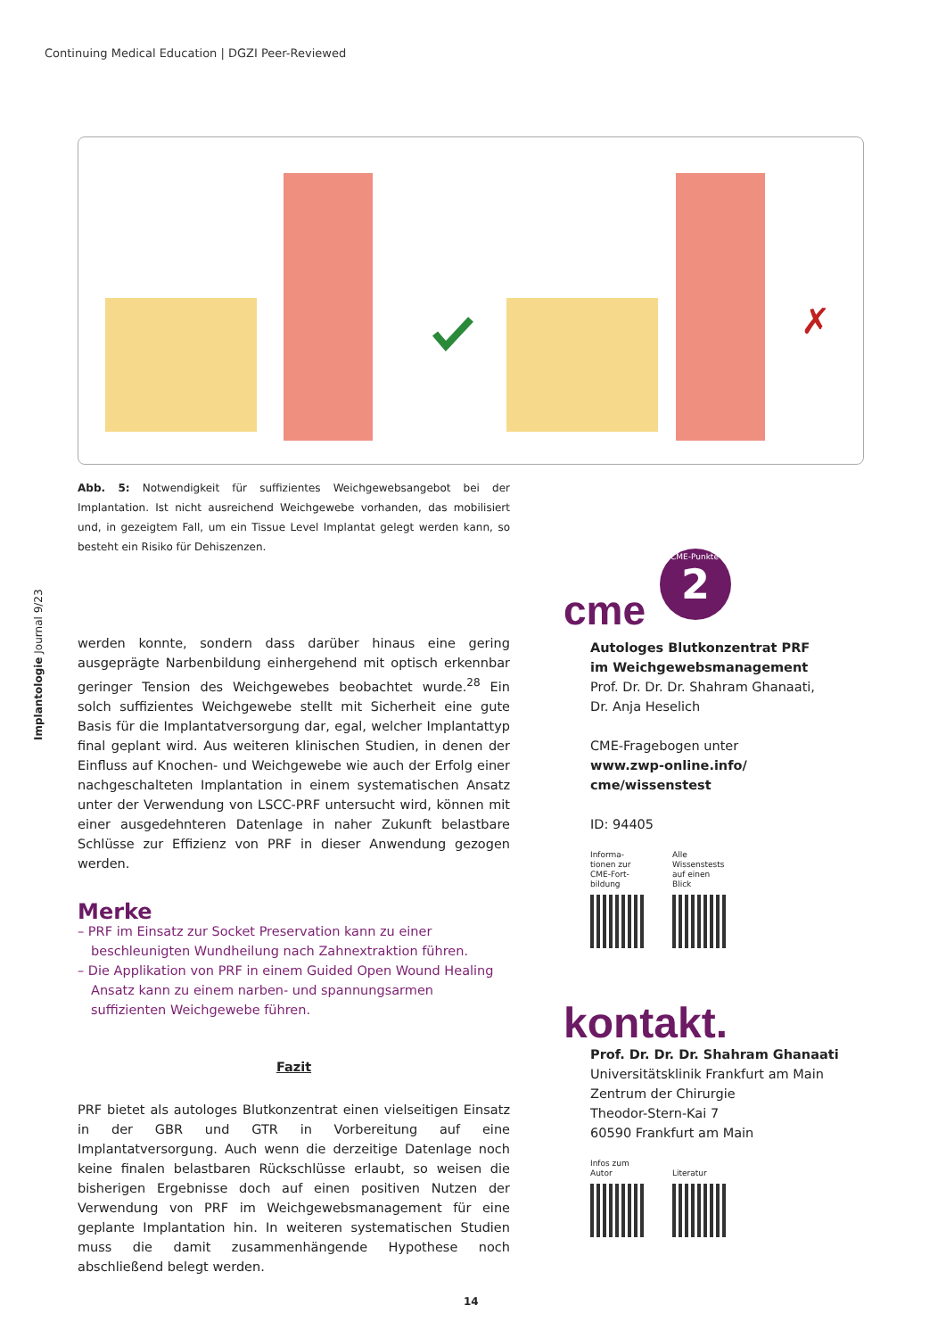Continuing Medical Education | DGZI Peer-Reviewed
Implantologie Journal 9/23
✗
Abb. 5: Notwendigkeit für suffizientes Weichgewebsangebot bei der Implantation. Ist nicht ausreichend Weichgewebe vorhanden, das mobilisiert und, in gezeigtem Fall, um ein Tissue Level Implantat gelegt werden kann, so besteht ein Risiko für Dehiszenzen.
werden konnte, sondern dass darüber hinaus eine gering ausgeprägte Narbenbildung einhergehend mit optisch erkennbar geringer Tension des Weichgewebes beobachtet wurde.<sup>28</sup> Ein solch suffizientes Weichgewebe stellt mit Sicherheit eine gute Basis für die Implantatversorgung dar, egal, welcher Implantattyp final geplant wird. Aus weiteren klinischen Studien, in denen der Einfluss auf Knochen- und Weichgewebe wie auch der Erfolg einer nachgeschalteten Implantation in einem systematischen Ansatz unter der Verwendung von LSCC-PRF untersucht wird, können mit einer ausgedehnteren Datenlage in naher Zukunft belastbare Schlüsse zur Effizienz von PRF in dieser Anwendung gezogen werden.
Merke
– PRF im Einsatz zur Socket Preservation kann zu einer beschleunigten Wundheilung nach Zahnextraktion führen.
– Die Applikation von PRF in einem Guided Open Wound Healing Ansatz kann zu einem narben- und spannungsarmen suffizienten Weichgewebe führen.
Fazit
PRF bietet als autologes Blutkonzentrat einen vielseitigen Einsatz in der GBR und GTR in Vorbereitung auf eine Implantatversorgung. Auch wenn die derzeitige Datenlage noch keine finalen belastbaren Rückschlüsse erlaubt, so weisen die bisherigen Ergebnisse doch auf einen positiven Nutzen der Verwendung von PRF im Weichgewebsmanagement für eine geplante Implantation hin. In weiteren systematischen Studien muss die damit zusammenhängende Hypothese noch abschließend belegt werden.
2
cme
CME-Punkte
Autologes Blutkonzentrat PRF
im Weichgewebsmanagement
Prof. Dr. Dr. Dr. Shahram Ghanaati,
Dr. Anja Heselich
CME-Fragebogen unter
www.zwp-online.info/
cme/wissenstest
ID: 94405
Informa-
tionen zur
CME-Fort-
bildung
Alle
Wissenstests
auf einen
Blick
kontakt.
Prof. Dr. Dr. Dr. Shahram Ghanaati
Universitätsklinik Frankfurt am Main
Zentrum der Chirurgie
Theodor-Stern-Kai 7
60590 Frankfurt am Main
Infos zum
Autor
Literatur
14